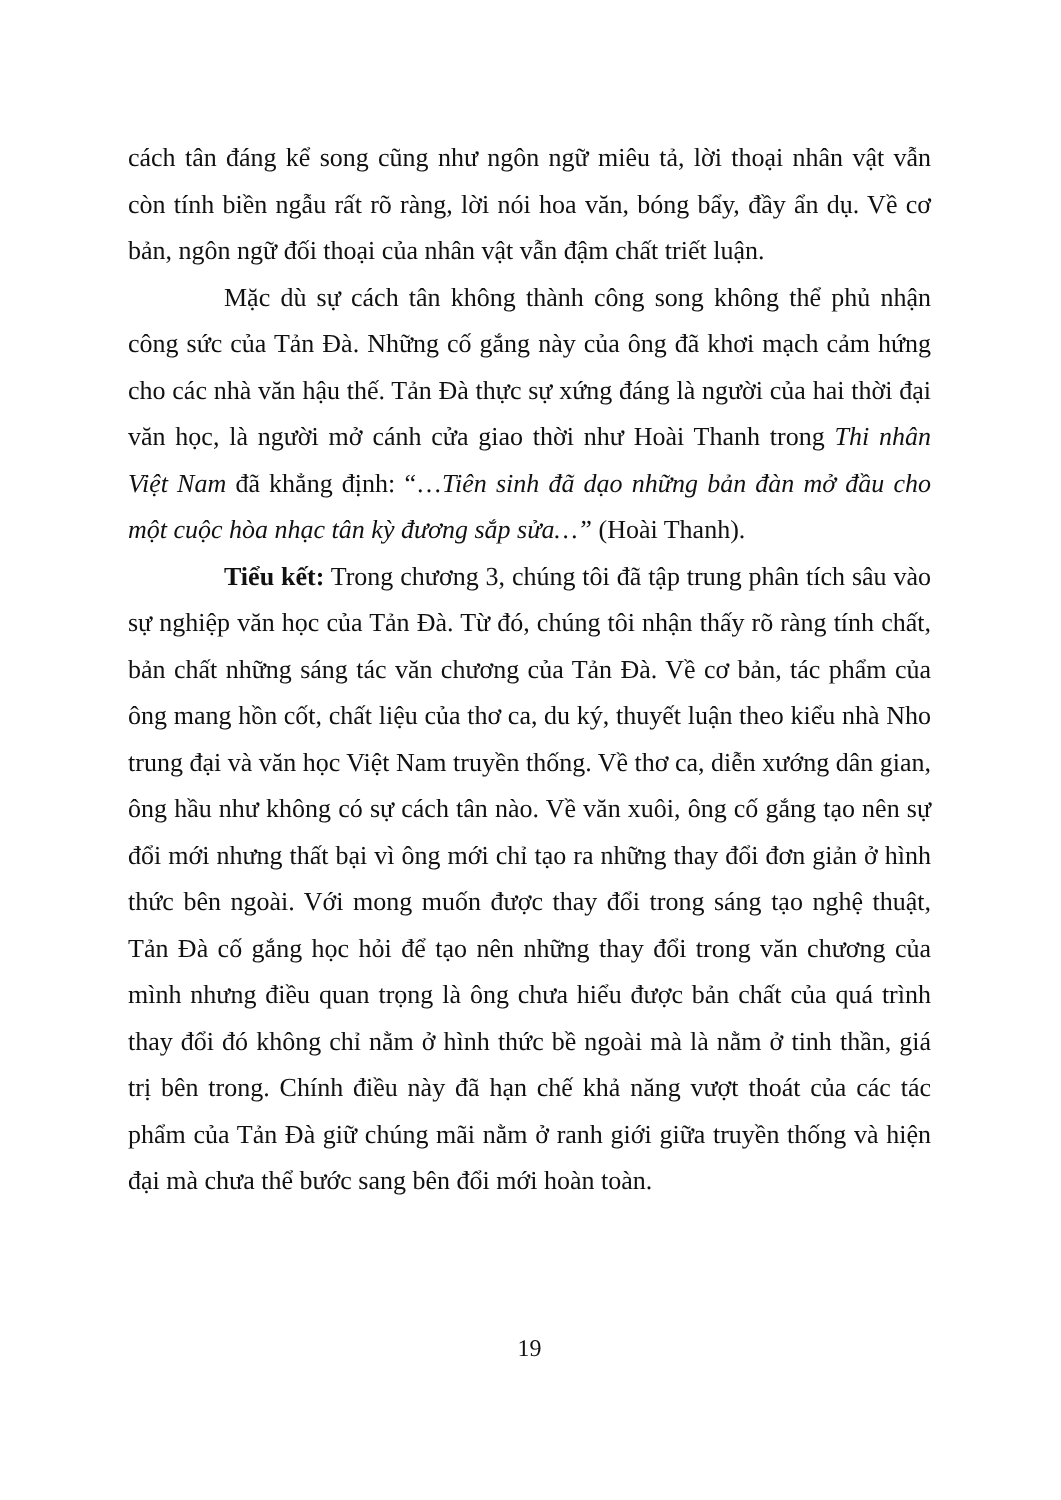cách tân đáng kể song cũng như ngôn ngữ miêu tả, lời thoại nhân vật vẫn còn tính biền ngẫu rất rõ ràng, lời nói hoa văn, bóng bẩy, đầy ẩn dụ. Về cơ bản, ngôn ngữ đối thoại của nhân vật vẫn đậm chất triết luận.
Mặc dù sự cách tân không thành công song không thể phủ nhận công sức của Tản Đà. Những cố gắng này của ông đã khơi mạch cảm hứng cho các nhà văn hậu thế. Tản Đà thực sự xứng đáng là người của hai thời đại văn học, là người mở cánh cửa giao thời như Hoài Thanh trong Thi nhân Việt Nam đã khẳng định: “…Tiên sinh đã dạo những bản đàn mở đầu cho một cuộc hòa nhạc tân kỳ đương sắp sửa…” (Hoài Thanh).
Tiểu kết: Trong chương 3, chúng tôi đã tập trung phân tích sâu vào sự nghiệp văn học của Tản Đà. Từ đó, chúng tôi nhận thấy rõ ràng tính chất, bản chất những sáng tác văn chương của Tản Đà. Về cơ bản, tác phẩm của ông mang hồn cốt, chất liệu của thơ ca, du ký, thuyết luận theo kiểu nhà Nho trung đại và văn học Việt Nam truyền thống. Về thơ ca, diễn xướng dân gian, ông hầu như không có sự cách tân nào. Về văn xuôi, ông cố gắng tạo nên sự đổi mới nhưng thất bại vì ông mới chỉ tạo ra những thay đổi đơn giản ở hình thức bên ngoài. Với mong muốn được thay đổi trong sáng tạo nghệ thuật, Tản Đà cố gắng học hỏi để tạo nên những thay đổi trong văn chương của mình nhưng điều quan trọng là ông chưa hiểu được bản chất của quá trình thay đổi đó không chỉ nằm ở hình thức bề ngoài mà là nằm ở tinh thần, giá trị bên trong. Chính điều này đã hạn chế khả năng vượt thoát của các tác phẩm của Tản Đà giữ chúng mãi nằm ở ranh giới giữa truyền thống và hiện đại mà chưa thể bước sang bên đổi mới hoàn toàn.
19